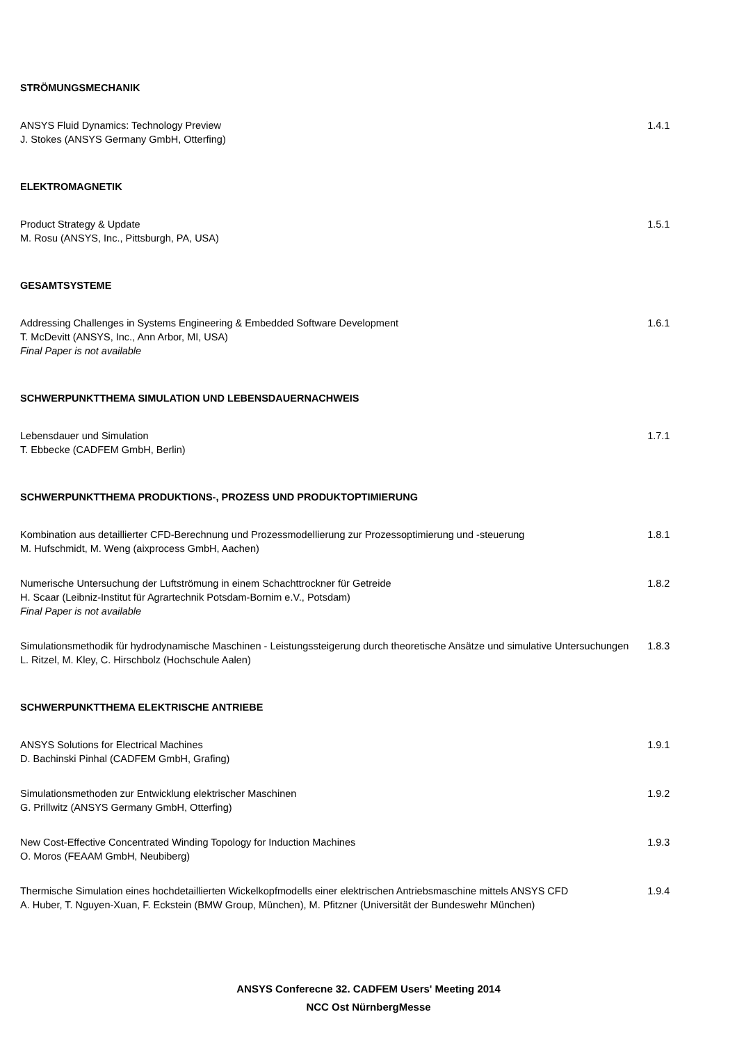STRÖMUNGSMECHANIK
ANSYS Fluid Dynamics: Technology Preview
J. Stokes (ANSYS Germany GmbH, Otterfing)
1.4.1
ELEKTROMAGNETIK
Product Strategy & Update
M. Rosu (ANSYS, Inc., Pittsburgh, PA, USA)
1.5.1
GESAMTSYSTEME
Addressing Challenges in Systems Engineering & Embedded Software Development
T. McDevitt (ANSYS, Inc., Ann Arbor, MI, USA)
Final Paper is not available
1.6.1
SCHWERPUNKTTHEMA SIMULATION UND LEBENSDAUERNACHWEIS
Lebensdauer und Simulation
T. Ebbecke (CADFEM GmbH, Berlin)
1.7.1
SCHWERPUNKTTHEMA PRODUKTIONS-, PROZESS UND PRODUKTOPTIMIERUNG
Kombination aus detaillierter CFD-Berechnung und Prozessmodellierung zur Prozessoptimierung und -steuerung
M. Hufschmidt, M. Weng (aixprocess GmbH, Aachen)
1.8.1
Numerische Untersuchung der Luftströmung in einem Schachttrockner für Getreide
H. Scaar (Leibniz-Institut für Agrartechnik Potsdam-Bornim e.V., Potsdam)
Final Paper is not available
1.8.2
Simulationsmethodik für hydrodynamische Maschinen - Leistungssteigerung durch theoretische Ansätze und simulative Untersuchungen
L. Ritzel, M. Kley, C. Hirschbolz (Hochschule Aalen)
1.8.3
SCHWERPUNKTTHEMA ELEKTRISCHE ANTRIEBE
ANSYS Solutions for Electrical Machines
D. Bachinski Pinhal (CADFEM GmbH, Grafing)
1.9.1
Simulationsmethoden zur Entwicklung elektrischer Maschinen
G. Prillwitz (ANSYS Germany GmbH, Otterfing)
1.9.2
New Cost-Effective Concentrated Winding Topology for Induction Machines
O. Moros (FEAAM GmbH, Neubiberg)
1.9.3
Thermische Simulation eines hochdetaillierten Wickelkopfmodells einer elektrischen Antriebsmaschine mittels ANSYS CFD
A. Huber, T. Nguyen-Xuan, F. Eckstein (BMW Group, München), M. Pfitzner (Universität der Bundeswehr München)
1.9.4
ANSYS Conferecne 32. CADFEM Users' Meeting 2014
NCC Ost NürnbergMesse